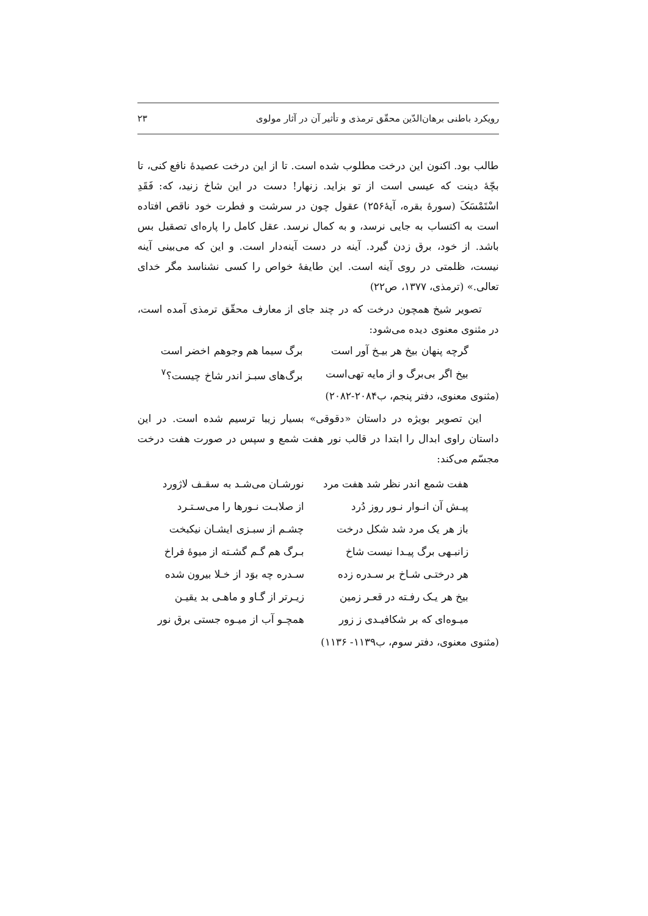رویکرد باطنی برهان‌الدّین محقّق ترمذی و تأثیر آن در آثار مولوی ۲۳
طالب بود. اکنون این درخت مطلوب شده است. تا از این درخت عصیدهٔ نافع کنی، تا بچّهٔ دینت که عیسی است از تو بزاید. زنهار! دست در این شاخ زنید، که: فَقَدِ اسْتَمْسَکَ (سورهٔ بقره، آیهٔ۲۵۶) عقول چون در سرشت و فطرت خود ناقص افتاده است به اکتساب به جایی نرسد، و به کمال نرسد. عقل کامل را پاره‌ای تصقیل بس باشد. از خود، برق زدن گیرد. آینه در دست آینه‌دار است. و این که می‌بینی آینه نیست، ظلمتی در روی آینه است. این طایفهٔ خواص را کسی نشناسد مگر خدای تعالی.» (ترمذی، ۱۳۷۷، ص۲۲)
تصویر شیخ همچون درخت که در چند جای از معارف محقّق ترمذی آمده است، در مثنوی معنوی دیده می‌شود:
| گرچه پنهان بیخ هر بیـخ آور است | برگ سیما هم وجوهم اخضر است |
| بیخ اگر بی‌برگ و از مایه تهی‌است | برگ‌های سبـز اندر شاخ چیست؟<sup>۷</sup> |
(مثنوی معنوی، دفتر پنجم، ب۲۰۸۴-۲۰۸۲)
این تصویر بویژه در داستان «دقوقی» بسیار زیبا ترسیم شده است. در این داستان راوی ابدال را ابتدا در قالب نور هفت شمع و سپس در صورت هفت درخت مجسّم می‌کند:
| هفت شمع اندر نظر شد هفت مرد | نورشـان می‌شـد به سقـف لاژورد |
| پیـش آن انـوار نـور روز دُرد | از صلابـت نـورها را می‌سـتـرد |
| باز هر یک مرد شد شکل درخت | چشـم از سبـزی ایشـان نیکبخت |
| زانبـهی برگ پیـدا نیست شاخ | بـرگ هم گـم گشـته از میوهٔ فراخ |
| هر درختـی شـاخ بر سـدره زده | سـدره چه بوَد از خـلا بیرون شده |
| بیخ هر یـک رفـته در قعـر زمین | زیـرتر از گـاو و ماهـی بد یقیـن |
| میـوه‌ای که بر شکافیـدی ز زور | همچـو آب از میـوه جستی برق نور |
(مثنوی معنوی، دفتر سوم، ب۱۱۳۹- ۱۱۳۶)